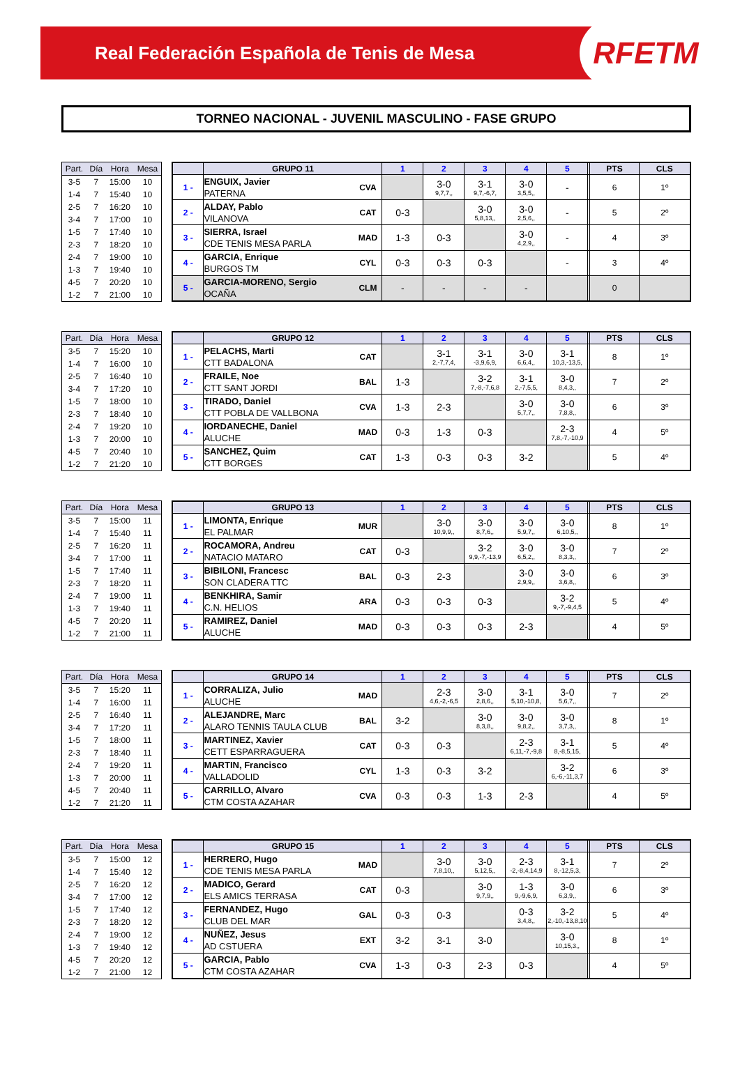Real Federación Española de Tenis de Mesa
RFETM
TORNEO NACIONAL - JUVENIL MASCULINO - FASE GRUPO
| Part. | Día | Hora | Mesa |
| --- | --- | --- | --- |
| 3-5 | 7 | 15:00 | 10 |
| 1-4 | 7 | 15:40 | 10 |
| 2-5 | 7 | 16:20 | 10 |
| 3-4 | 7 | 17:00 | 10 |
| 1-5 | 7 | 17:40 | 10 |
| 2-3 | 7 | 18:20 | 10 |
| 2-4 | 7 | 19:00 | 10 |
| 1-3 | 7 | 19:40 | 10 |
| 4-5 | 7 | 20:20 | 10 |
| 1-2 | 7 | 21:00 | 10 |
| | GRUPO 11 | | 1 | 2 | 3 | 4 | 5 | | PTS | CLS |
| --- | --- | --- | --- | --- | --- | --- | --- | --- | --- | --- |
| 1 - | ENGUIX, Javier PATERNA | CVA | | 3-0 9,7,7,, | 3-1 9,7,-6,7, | 3-0 3,5,5,, | - | | 6 | 1º |
| 2 - | ALDAY, Pablo VILANOVA | CAT | 0-3 | | 3-0 5,8,13,, | 3-0 2,5,6,, | - | | 5 | 2º |
| 3 - | SIERRA, Israel CDE TENIS MESA PARLA | MAD | 1-3 | 0-3 | | 3-0 4,2,9,, | - | | 4 | 3º |
| 4 - | GARCIA, Enrique BURGOS TM | CYL | 0-3 | 0-3 | 0-3 | | - | | 3 | 4º |
| 5 - | GARCIA-MORENO, Sergio OCAÑA | CLM | - | - | - | - | | | 0 | |
| Part. | Día | Hora | Mesa |
| --- | --- | --- | --- |
| 3-5 | 7 | 15:20 | 10 |
| 1-4 | 7 | 16:00 | 10 |
| 2-5 | 7 | 16:40 | 10 |
| 3-4 | 7 | 17:20 | 10 |
| 1-5 | 7 | 18:00 | 10 |
| 2-3 | 7 | 18:40 | 10 |
| 2-4 | 7 | 19:20 | 10 |
| 1-3 | 7 | 20:00 | 10 |
| 4-5 | 7 | 20:40 | 10 |
| 1-2 | 7 | 21:20 | 10 |
| | GRUPO 12 | | 1 | 2 | 3 | 4 | 5 | | PTS | CLS |
| --- | --- | --- | --- | --- | --- | --- | --- | --- | --- | --- |
| 1 - | PELACHS, Marti CTT BADALONA | CAT | | 3-1 2,-7,7,4, | 3-1 -3,9,6,9, | 3-0 6,6,4,, | 3-1 10,3,-13,5, | | 8 | 1º |
| 2 - | FRAILE, Noe CTT SANT JORDI | BAL | 1-3 | | 3-2 7,-8,-7,6,8 | 3-1 2,-7,5,5, | 3-0 8,4,3,, | | 7 | 2º |
| 3 - | TIRADO, Daniel CTT POBLA DE VALLBONA | CVA | 1-3 | 2-3 | | 3-0 5,7,7,, | 3-0 7,8,8,, | | 6 | 3º |
| 4 - | IORDANECHE, Daniel ALUCHE | MAD | 0-3 | 1-3 | 0-3 | | 2-3 7,8,-7,-10,9 | | 4 | 5º |
| 5 - | SANCHEZ, Quim CTT BORGES | CAT | 1-3 | 0-3 | 0-3 | 3-2 | | | 5 | 4º |
| Part. | Día | Hora | Mesa |
| --- | --- | --- | --- |
| 3-5 | 7 | 15:00 | 11 |
| 1-4 | 7 | 15:40 | 11 |
| 2-5 | 7 | 16:20 | 11 |
| 3-4 | 7 | 17:00 | 11 |
| 1-5 | 7 | 17:40 | 11 |
| 2-3 | 7 | 18:20 | 11 |
| 2-4 | 7 | 19:00 | 11 |
| 1-3 | 7 | 19:40 | 11 |
| 4-5 | 7 | 20:20 | 11 |
| 1-2 | 7 | 21:00 | 11 |
| | GRUPO 13 | | 1 | 2 | 3 | 4 | 5 | | PTS | CLS |
| --- | --- | --- | --- | --- | --- | --- | --- | --- | --- | --- |
| 1 - | LIMONTA, Enrique EL PALMAR | MUR | | 3-0 10,9,9,, | 3-0 8,7,6,, | 3-0 5,9,7,, | 3-0 6,10,5,, | | 8 | 1º |
| 2 - | ROCAMORA, Andreu NATACIO MATARO | CAT | 0-3 | | 3-2 9,9,-7,-13,9 | 3-0 6,5,2,, | 3-0 8,3,3,, | | 7 | 2º |
| 3 - | BIBILONI, Francesc SON CLADERA TTC | BAL | 0-3 | 2-3 | | 3-0 2,9,9,, | 3-0 3,6,8,, | | 6 | 3º |
| 4 - | BENKHIRA, Samir C.N. HELIOS | ARA | 0-3 | 0-3 | 0-3 | | 3-2 9,-7,-9,4,5 | | 5 | 4º |
| 5 - | RAMIREZ, Daniel ALUCHE | MAD | 0-3 | 0-3 | 0-3 | 2-3 | | | 4 | 5º |
| Part. | Día | Hora | Mesa |
| --- | --- | --- | --- |
| 3-5 | 7 | 15:20 | 11 |
| 1-4 | 7 | 16:00 | 11 |
| 2-5 | 7 | 16:40 | 11 |
| 3-4 | 7 | 17:20 | 11 |
| 1-5 | 7 | 18:00 | 11 |
| 2-3 | 7 | 18:40 | 11 |
| 2-4 | 7 | 19:20 | 11 |
| 1-3 | 7 | 20:00 | 11 |
| 4-5 | 7 | 20:40 | 11 |
| 1-2 | 7 | 21:20 | 11 |
| | GRUPO 14 | | 1 | 2 | 3 | 4 | 5 | | PTS | CLS |
| --- | --- | --- | --- | --- | --- | --- | --- | --- | --- | --- |
| 1 - | CORRALIZA, Julio ALUCHE | MAD | | 2-3 4,6,-2,-6,5 | 3-0 2,8,6,, | 3-1 5,10,-10,8, | 3-0 5,6,7,, | | 7 | 2º |
| 2 - | ALEJANDRE, Marc ALARO TENNIS TAULA CLUB | BAL | 3-2 | | 3-0 8,3,8,, | 3-0 9,8,2,, | 3-0 3,7,3,, | | 8 | 1º |
| 3 - | MARTINEZ, Xavier CETT ESPARRAGUERA | CAT | 0-3 | 0-3 | | 2-3 6,11,-7,-9,8 | 3-1 8,-8,5,15, | | 5 | 4º |
| 4 - | MARTIN, Francisco VALLADOLID | CYL | 1-3 | 0-3 | 3-2 | | 3-2 6,-6,-11,3,7 | | 6 | 3º |
| 5 - | CARRILLO, Alvaro CTM COSTA AZAHAR | CVA | 0-3 | 0-3 | 1-3 | 2-3 | | | 4 | 5º |
| Part. | Día | Hora | Mesa |
| --- | --- | --- | --- |
| 3-5 | 7 | 15:00 | 12 |
| 1-4 | 7 | 15:40 | 12 |
| 2-5 | 7 | 16:20 | 12 |
| 3-4 | 7 | 17:00 | 12 |
| 1-5 | 7 | 17:40 | 12 |
| 2-3 | 7 | 18:20 | 12 |
| 2-4 | 7 | 19:00 | 12 |
| 1-3 | 7 | 19:40 | 12 |
| 4-5 | 7 | 20:20 | 12 |
| 1-2 | 7 | 21:00 | 12 |
| | GRUPO 15 | | 1 | 2 | 3 | 4 | 5 | | PTS | CLS |
| --- | --- | --- | --- | --- | --- | --- | --- | --- | --- | --- |
| 1 - | HERRERO, Hugo CDE TENIS MESA PARLA | MAD | | 3-0 7,8,10,, | 3-0 5,12,5,, | 2-3 -2,-8,4,14,9 | 3-1 8,-12,5,3, | | 7 | 2º |
| 2 - | MADICO, Gerard ELS AMICS TERRASA | CAT | 0-3 | | 3-0 9,7,9,, | 1-3 9,-9,6,9, | 3-0 6,3,9,, | | 6 | 3º |
| 3 - | FERNANDEZ, Hugo CLUB DEL MAR | GAL | 0-3 | 0-3 | | 0-3 3,4,8,, | 3-2 2,-10,-13,8,10 | | 5 | 4º |
| 4 - | NUÑEZ, Jesus AD CSTUERA | EXT | 3-2 | 3-1 | 3-0 | | 3-0 10,15,3,, | | 8 | 1º |
| 5 - | GARCIA, Pablo CTM COSTA AZAHAR | CVA | 1-3 | 0-3 | 2-3 | 0-3 | | | 4 | 5º |